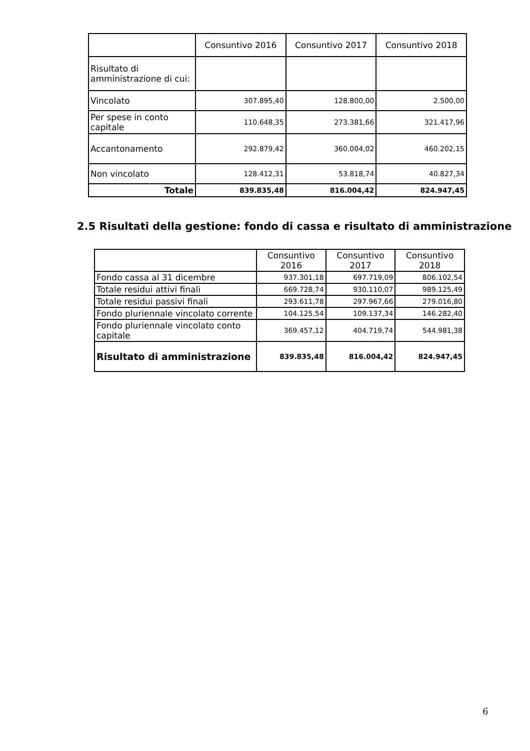| | Consuntivo 2016 | Consuntivo 2017 | Consuntivo 2018 |
| --- | --- | --- | --- |
| Risultato di amministrazione di cui: | | | |
| Vincolato | 307.895,40 | 128.800,00 | 2.500,00 |
| Per spese in conto capitale | 110.648,35 | 273.381,66 | 321.417,96 |
| Accantonamento | 292.879,42 | 360.004,02 | 460.202,15 |
| Non vincolato | 128.412,31 | 53.818,74 | 40.827,34 |
| Totale | 839.835,48 | 816.004,42 | 824.947,45 |
2.5 Risultati della gestione: fondo di cassa e risultato di amministrazione
| | Consuntivo 2016 | Consuntivo 2017 | Consuntivo 2018 |
| --- | --- | --- | --- |
| Fondo cassa al 31 dicembre | 937.301,18 | 697.719,09 | 806.102,54 |
| Totale residui attivi finali | 669.728,74 | 930.110,07 | 989.125,49 |
| Totale residui passivi finali | 293.611,78 | 297.967,66 | 279.016,80 |
| Fondo pluriennale vincolato corrente | 104.125,54 | 109.137,34 | 146.282,40 |
| Fondo pluriennale vincolato conto capitale | 369.457,12 | 404.719,74 | 544.981,38 |
| Risultato di amministrazione | 839.835,48 | 816.004,42 | 824.947,45 |
6